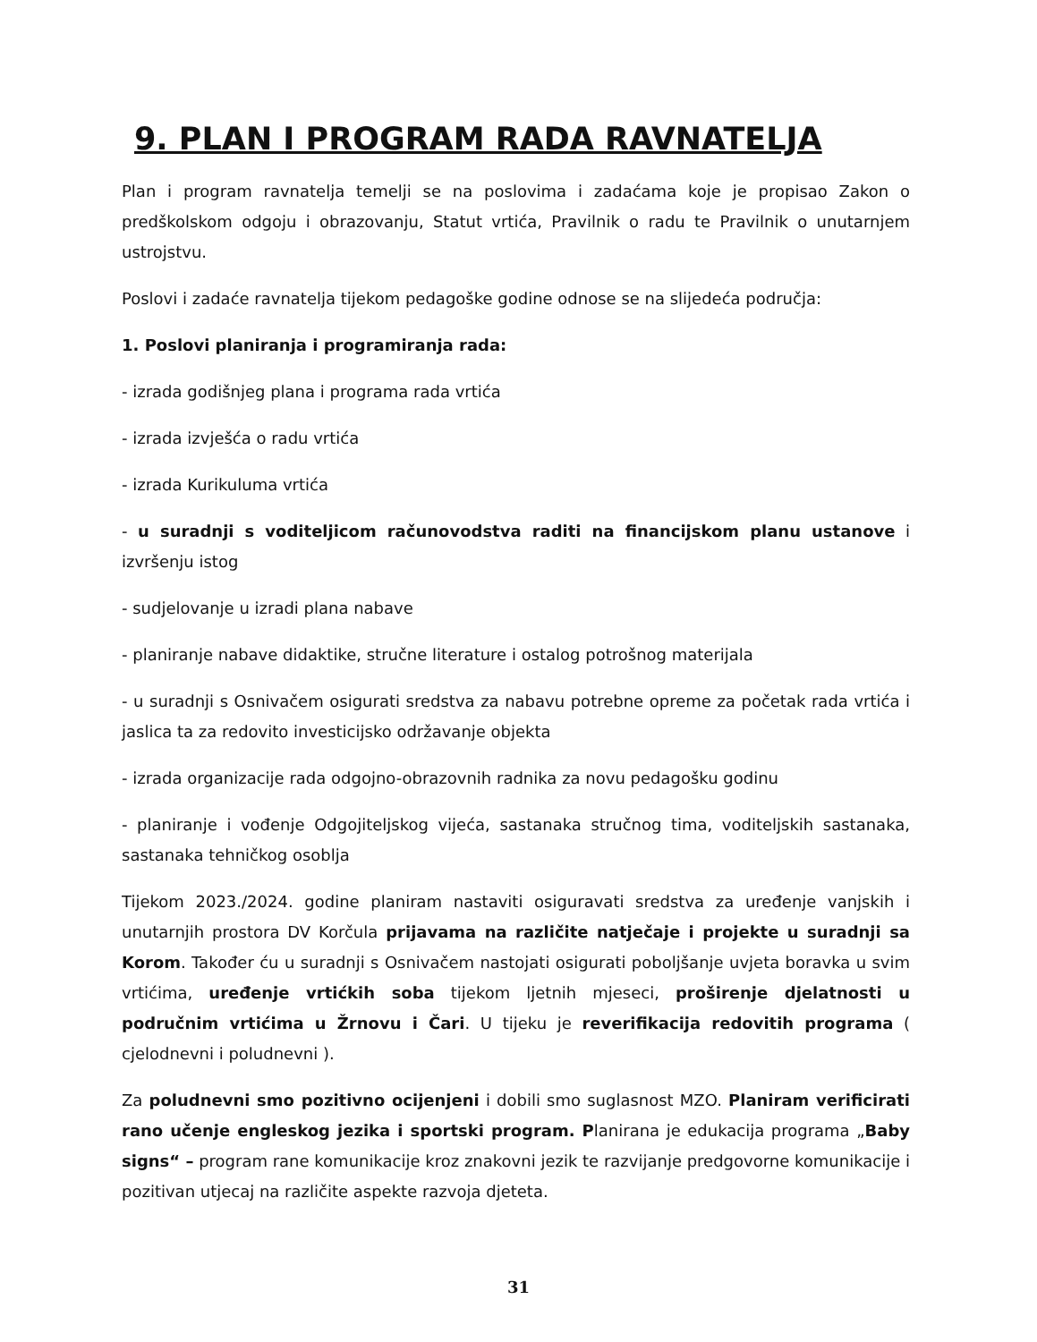9. PLAN I PROGRAM RADA RAVNATELJA
Plan i program ravnatelja temelji se na poslovima i zadaćama koje je propisao Zakon o predškolskom odgoju i obrazovanju, Statut vrtića, Pravilnik o radu te Pravilnik o unutarnjem ustrojstvu.
Poslovi i zadaće ravnatelja tijekom pedagoške godine odnose se na slijedeća područja:
1. Poslovi planiranja i programiranja rada:
- izrada godišnjeg plana i programa rada vrtića
- izrada izvješća o radu vrtića
- izrada Kurikuluma vrtića
- u suradnji s voditeljicom računovodstva raditi na financijskom planu ustanove i izvršenju istog
- sudjelovanje u izradi plana nabave
- planiranje nabave didaktike, stručne literature i ostalog potrošnog materijala
- u suradnji s Osnivačem osigurati sredstva za nabavu potrebne opreme za početak rada vrtića i jaslica ta za redovito investicijsko održavanje objekta
- izrada organizacije rada odgojno-obrazovnih radnika za novu pedagošku godinu
- planiranje i vođenje Odgojiteljskog vijeća, sastanaka stručnog tima, voditeljskih sastanaka, sastanaka tehničkog osoblja
Tijekom 2023./2024. godine planiram nastaviti osiguravati sredstva za uređenje vanjskih i unutarnjih prostora DV Korčula prijavama na različite natječaje i projekte u suradnji sa Korom. Također ću u suradnji s Osnivačem nastojati osigurati poboljšanje uvjeta boravka u svim vrtićima, uređenje vrtićkih soba tijekom ljetnih mjeseci, proširenje djelatnosti u područnim vrtićima u Žrnovu i Čari. U tijeku je reverifikacija redovitih programa ( cjelodnevni i poludnevni ).
Za poludnevni smo pozitivno ocijenjeni i dobili smo suglasnost MZO. Planiram verificirati rano učenje engleskog jezika i sportski program. Planirana je edukacija programa „Baby signs“ – program rane komunikacije kroz znakovni jezik te razvijanje predgovorne komunikacije i pozitivan utjecaj na različite aspekte razvoja djeteta.
31